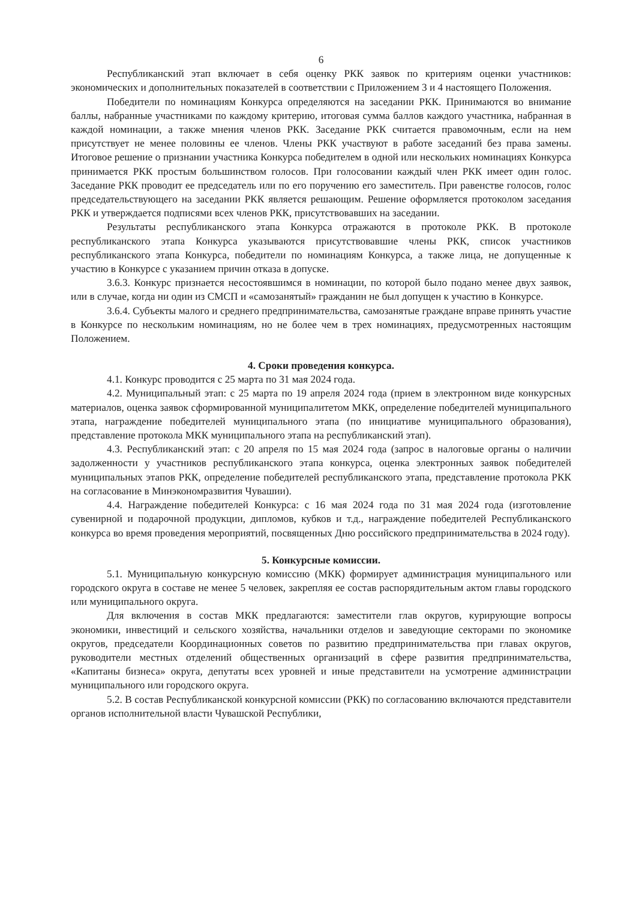6
Республиканский этап включает в себя оценку РКК заявок по критериям оценки участников: экономических и дополнительных показателей в соответствии с Приложением 3 и 4 настоящего Положения.
Победители по номинациям Конкурса определяются на заседании РКК. Принимаются во внимание баллы, набранные участниками по каждому критерию, итоговая сумма баллов каждого участника, набранная в каждой номинации, а также мнения членов РКК. Заседание РКК считается правомочным, если на нем присутствует не менее половины ее членов. Члены РКК участвуют в работе заседаний без права замены. Итоговое решение о признании участника Конкурса победителем в одной или нескольких номинациях Конкурса принимается РКК простым большинством голосов. При голосовании каждый член РКК имеет один голос. Заседание РКК проводит ее председатель или по его поручению его заместитель. При равенстве голосов, голос председательствующего на заседании РКК является решающим. Решение оформляется протоколом заседания РКК и утверждается подписями всех членов РКК, присутствовавших на заседании.
Результаты республиканского этапа Конкурса отражаются в протоколе РКК. В протоколе республиканского этапа Конкурса указываются присутствовавшие члены РКК, список участников республиканского этапа Конкурса, победители по номинациям Конкурса, а также лица, не допущенные к участию в Конкурсе с указанием причин отказа в допуске.
3.6.3. Конкурс признается несостоявшимся в номинации, по которой было подано менее двух заявок, или в случае, когда ни один из СМСП и «самозанятый» гражданин не был допущен к участию в Конкурсе.
3.6.4. Субъекты малого и среднего предпринимательства, самозанятые граждане вправе принять участие в Конкурсе по нескольким номинациям, но не более чем в трех номинациях, предусмотренных настоящим Положением.
4. Сроки проведения конкурса.
4.1. Конкурс проводится с 25 марта по 31 мая 2024 года.
4.2. Муниципальный этап: с 25 марта по 19 апреля 2024 года (прием в электронном виде конкурсных материалов, оценка заявок сформированной муниципалитетом МКК, определение победителей муниципального этапа, награждение победителей муниципального этапа (по инициативе муниципального образования), представление протокола МКК муниципального этапа на республиканский этап).
4.3. Республиканский этап: с 20 апреля по 15 мая 2024 года (запрос в налоговые органы о наличии задолженности у участников республиканского этапа конкурса, оценка электронных заявок победителей муниципальных этапов РКК, определение победителей республиканского этапа, представление протокола РКК на согласование в Минэкономразвития Чувашии).
4.4. Награждение победителей Конкурса: с 16 мая 2024 года по 31 мая 2024 года (изготовление сувенирной и подарочной продукции, дипломов, кубков и т.д., награждение победителей Республиканского конкурса во время проведения мероприятий, посвященных Дню российского предпринимательства в 2024 году).
5. Конкурсные комиссии.
5.1. Муниципальную конкурсную комиссию (МКК) формирует администрация муниципального или городского округа в составе не менее 5 человек, закрепляя ее состав распорядительным актом главы городского или муниципального округа.
Для включения в состав МКК предлагаются: заместители глав округов, курирующие вопросы экономики, инвестиций и сельского хозяйства, начальники отделов и заведующие секторами по экономике округов, председатели Координационных советов по развитию предпринимательства при главах округов, руководители местных отделений общественных организаций в сфере развития предпринимательства, «Капитаны бизнеса» округа, депутаты всех уровней и иные представители на усмотрение администрации муниципального или городского округа.
5.2. В состав Республиканской конкурсной комиссии (РКК) по согласованию включаются представители органов исполнительной власти Чувашской Республики,